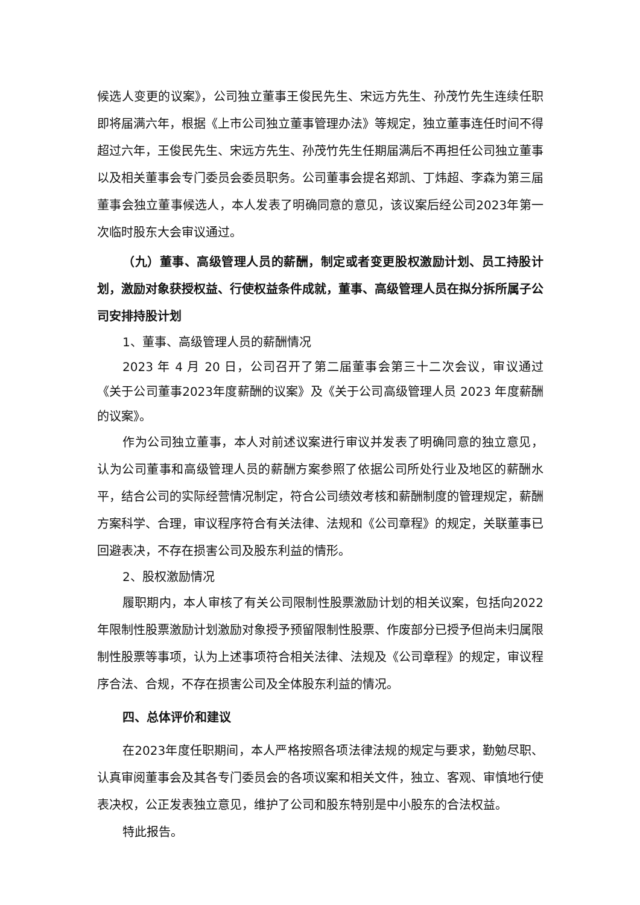候选人变更的议案》，公司独立董事王俊民先生、宋远方先生、孙茂竹先生连续任职即将届满六年，根据《上市公司独立董事管理办法》等规定，独立董事连任时间不得超过六年，王俊民先生、宋远方先生、孙茂竹先生任期届满后不再担任公司独立董事以及相关董事会专门委员会委员职务。公司董事会提名郑凯、丁炜超、李森为第三届董事会独立董事候选人，本人发表了明确同意的意见，该议案后经公司2023年第一次临时股东大会审议通过。
（九）董事、高级管理人员的薪酬，制定或者变更股权激励计划、员工持股计划，激励对象获授权益、行使权益条件成就，董事、高级管理人员在拟分拆所属子公司安排持股计划
1、董事、高级管理人员的薪酬情况
2023 年 4 月 20 日，公司召开了第二届董事会第三十二次会议，审议通过《关于公司董事2023年度薪酬的议案》及《关于公司高级管理人员 2023 年度薪酬的议案》。
作为公司独立董事，本人对前述议案进行审议并发表了明确同意的独立意见，认为公司董事和高级管理人员的薪酬方案参照了依据公司所处行业及地区的薪酬水平，结合公司的实际经营情况制定，符合公司绩效考核和薪酬制度的管理规定，薪酬方案科学、合理，审议程序符合有关法律、法规和《公司章程》的规定，关联董事已回避表决，不存在损害公司及股东利益的情形。
2、股权激励情况
履职期内，本人审核了有关公司限制性股票激励计划的相关议案，包括向2022 年限制性股票激励计划激励对象授予预留限制性股票、作废部分已授予但尚未归属限制性股票等事项，认为上述事项符合相关法律、法规及《公司章程》的规定，审议程序合法、合规，不存在损害公司及全体股东利益的情况。
四、总体评价和建议
在2023年度任职期间，本人严格按照各项法律法规的规定与要求，勤勉尽职、认真审阅董事会及其各专门委员会的各项议案和相关文件，独立、客观、审慎地行使表决权，公正发表独立意见，维护了公司和股东特别是中小股东的合法权益。
特此报告。